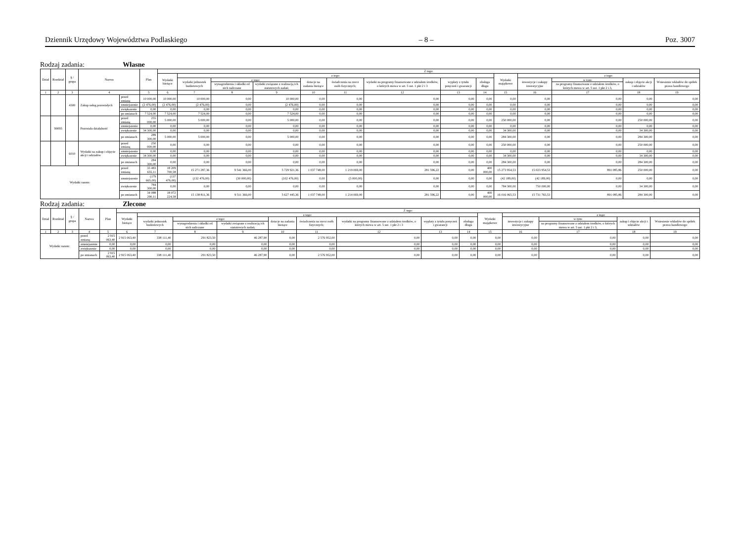Dziennik Urzędowy Województwa Podlaskiego – 8 – Poz. 3007
Rodzaj zadania: Własne
| Dział | Rozdział | § / grupa | Nazwa | | Plan | Z tego: | | | | | | | | | | | | | |
| --- | --- | --- | --- | --- | --- | --- | --- | --- | --- | --- | --- | --- | --- | --- | --- | --- | --- | --- | --- |
| | | | | | | Wydatki bieżące | z tego: | | | | | | | | Wydatki majątkowe | z tego: | | | |
| | | | | | | | wydatki jednostek budżetowych | z tego: | | dotacje na zadania bieżące | świadczenia na rzecz osób fizycznych; | wydatki na programy finansowane z udziałem środków, o których mowa w art. 5 ust. 1 pkt 2 i 3 | wypłaty z tytułu poręczeń i gwarancji | obsługa długu | | inwestycje i zakupy inwestycyjne | w tym: | zakup i objęcie akcji i udziałów | Wniesienie wkładów do spółek prawa handlowego |
| | | | | | | | | wynagrodzenia i składki od nich naliczane | wydatki związane z realizacją ich statutowych zadań; | | | | | | | | na programy finansowane z udziałem środków, o których mowa w art. 5 ust. 1 pkt 2 i 3, | | |
| 1 | 2 | 3 | 4 | | 5 | 6 | 7 | 8 | 9 | 10 | 11 | 12 | 13 | 14 | 15 | 16 | 17 | 18 | 19 |
| | | 4300 | Zakup usług pozostałych | przed zmianą | 10 000,00 | 10 000,00 | 10 000,00 | 0,00 | 10 000,00 | 0,00 | 0,00 | 0,00 | 0,00 | 0,00 | 0,00 | 0,00 | 0,00 | 0,00 | 0,00 |
| | | | | zmniejszenie | (2 476,00) | (2 476,00) | (2 476,00) | 0,00 | (2 476,00) | 0,00 | 0,00 | 0,00 | 0,00 | 0,00 | 0,00 | 0,00 | 0,00 | 0,00 | 0,00 |
| | | | | zwiększenie | 0,00 | 0,00 | 0,00 | 0,00 | 0,00 | 0,00 | 0,00 | 0,00 | 0,00 | 0,00 | 0,00 | 0,00 | 0,00 | 0,00 | 0,00 |
| | | | | po zmianach | 7 524,00 | 7 524,00 | 7 524,00 | 0,00 | 7 524,00 | 0,00 | 0,00 | 0,00 | 0,00 | 0,00 | 0,00 | 0,00 | 0,00 | 0,00 | 0,00 |
| | 90095 | | Pozostała działalność | przed zmianą | 255 000,00 | 5 000,00 | 5 000,00 | 0,00 | 5 000,00 | 0,00 | 0,00 | 0,00 | 0,00 | 0,00 | 250 000,00 | 0,00 | 0,00 | 250 000,00 | 0,00 |
| | | | | zmniejszenie | 0,00 | 0,00 | 0,00 | 0,00 | 0,00 | 0,00 | 0,00 | 0,00 | 0,00 | 0,00 | 0,00 | 0,00 | 0,00 | 0,00 | 0,00 |
| | | | | zwiększenie | 34 300,00 | 0,00 | 0,00 | 0,00 | 0,00 | 0,00 | 0,00 | 0,00 | 0,00 | 0,00 | 34 300,00 | 0,00 | 0,00 | 34 300,00 | 0,00 |
| | | | | po zmianach | 289 300,00 | 5 000,00 | 5 000,00 | 0,00 | 5 000,00 | 0,00 | 0,00 | 0,00 | 0,00 | 0,00 | 284 300,00 | 0,00 | 0,00 | 284 300,00 | 0,00 |
| | | 6010 | Wydatki na zakup i objęcie akcji i udziałów | przed zmianą | 250 000,00 | 0,00 | 0,00 | 0,00 | 0,00 | 0,00 | 0,00 | 0,00 | 0,00 | 0,00 | 250 000,00 | 0,00 | 0,00 | 250 000,00 | 0,00 |
| | | | | zmniejszenie | 0,00 | 0,00 | 0,00 | 0,00 | 0,00 | 0,00 | 0,00 | 0,00 | 0,00 | 0,00 | 0,00 | 0,00 | 0,00 | 0,00 | 0,00 |
| | | | | zwiększenie | 34 300,00 | 0,00 | 0,00 | 0,00 | 0,00 | 0,00 | 0,00 | 0,00 | 0,00 | 0,00 | 34 300,00 | 0,00 | 0,00 | 34 300,00 | 0,00 |
| | | | | po zmianach | 284 300,00 | 0,00 | 0,00 | 0,00 | 0,00 | 0,00 | 0,00 | 0,00 | 0,00 | 0,00 | 284 300,00 | 0,00 | 0,00 | 284 300,00 | 0,00 |
| Wydatki razem: | | | | przed zmianą | 33 483 655,11 | 18 209 700,58 | 15 271 287,36 | 9 541 366,00 | 5 729 921,36 | 1 037 748,00 | 1 219 069,00 | 281 596,22 | 0,00 | 400 000,00 | 15 273 954,53 | 15 023 954,53 | 891 085,86 | 250 000,00 | 0,00 |
| | | | | zmniejszenie | (179 665,00) | (137 476,00) | (132 476,00) | (30 000,00) | (102 476,00) | 0,00 | (5 000,00) | 0,00 | 0,00 | 0,00 | (42 189,00) | (42 189,00) | 0,00 | 0,00 | 0,00 |
| | | | | zwiększenie | 784 300,00 | 0,00 | 0,00 | 0,00 | 0,00 | 0,00 | 0,00 | 0,00 | 0,00 | 0,00 | 784 300,00 | 750 000,00 | 0,00 | 34 300,00 | 0,00 |
| | | | | po zmianach | 34 088 290,11 | 18 072 224,58 | 15 138 811,36 | 9 511 366,00 | 5 627 445,36 | 1 037 748,00 | 1 214 069,00 | 281 596,22 | 0,00 | 400 000,00 | 16 016 065,53 | 15 731 765,53 | 891 085,86 | 284 300,00 | 0,00 |
Rodzaj zadania: Zlecone
| Dział | Rozdział | § / grupa | Nazwa | | Plan | Z tego: | | | | | | | | | | | | | |
| --- | --- | --- | --- | --- | --- | --- | --- | --- | --- | --- | --- | --- | --- | --- | --- | --- | --- | --- | --- |
| | | | | | | Wydatki bieżące | z tego: | | | | | | | | Wydatki majątkowe | z tego: | | | |
| | | | | | | | wydatki jednostek budżetowych | z tego: | | dotacje na zadania bieżące | świadczenia na rzecz osób fizycznych; | wydatki na programy finansowane z udziałem środków, o których mowa w art. 5 ust. 1 pkt 2 i 3 | wypłaty z tytułu poręczeń i gwarancji | obsługa długu | | inwestycje i zakupy inwestycyjne | w tym: | zakup i objęcie akcji i udziałów | Wniesienie wkładów do spółek prawa handlowego |
| | | | | | | | | wynagrodzenia i składki od nich naliczane | wydatki związane z realizacją ich statutowych zadań; | | | | | | | | na programy finansowane z udziałem środków, o których mowa w art. 5 ust. 1 pkt 2 i 3, | | |
| 1 | 2 | 3 | 4 | | 5 | 6 | 7 | 8 | 9 | 10 | 11 | 12 | 13 | 14 | 15 | 16 | 17 | 18 | 19 |
| Wydatki razem: | | | | przed zmianą | 2 915 063,40 | 2 915 063,40 | 338 111,40 | 291 823,50 | 46 287,90 | 0,00 | 2 576 952,00 | 0,00 | 0,00 | 0,00 | 0,00 | 0,00 | 0,00 | 0,00 | 0,00 |
| | | | | zmniejszenie | 0,00 | 0,00 | 0,00 | 0,00 | 0,00 | 0,00 | 0,00 | 0,00 | 0,00 | 0,00 | 0,00 | 0,00 | 0,00 | 0,00 | 0,00 |
| | | | | zwiększenie | 0,00 | 0,00 | 0,00 | 0,00 | 0,00 | 0,00 | 0,00 | 0,00 | 0,00 | 0,00 | 0,00 | 0,00 | 0,00 | 0,00 | 0,00 |
| | | | | po zmianach | 2 915 063,40 | 2 915 063,40 | 338 111,40 | 291 823,50 | 46 287,90 | 0,00 | 2 576 952,00 | 0,00 | 0,00 | 0,00 | 0,00 | 0,00 | 0,00 | 0,00 | 0,00 |